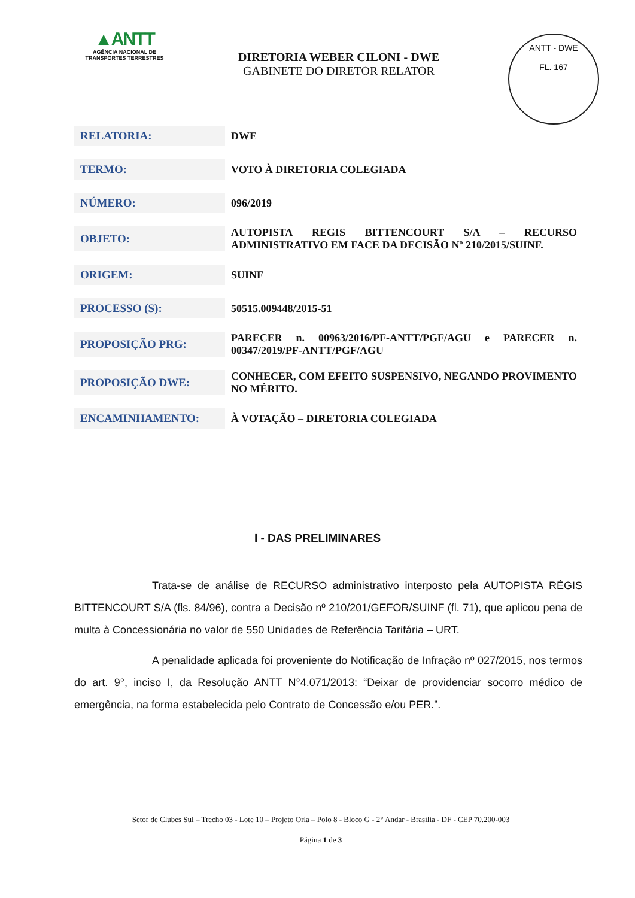▲ANTT
AGÊNCIA NACIONAL DE
TRANSPORTES TERRESTRES
DIRETORIA WEBER CILONI - DWE
GABINETE DO DIRETOR RELATOR
ANTT - DWE
FL. 167
| RELATORIA: | DWE |
| TERMO: | VOTO À DIRETORIA COLEGIADA |
| NÚMERO: | 096/2019 |
| OBJETO: | AUTOPISTA REGIS BITTENCOURT S/A – RECURSO ADMINISTRATIVO EM FACE DA DECISÃO Nº 210/2015/SUINF. |
| ORIGEM: | SUINF |
| PROCESSO (S): | 50515.009448/2015-51 |
| PROPOSIÇÃO PRG: | PARECER n. 00963/2016/PF-ANTT/PGF/AGU e PARECER n. 00347/2019/PF-ANTT/PGF/AGU |
| PROPOSIÇÃO DWE: | CONHECER, COM EFEITO SUSPENSIVO, NEGANDO PROVIMENTO NO MÉRITO. |
| ENCAMINHAMENTO: | À VOTAÇÃO – DIRETORIA COLEGIADA |
I - DAS PRELIMINARES
Trata-se de análise de RECURSO administrativo interposto pela AUTOPISTA RÉGIS BITTENCOURT S/A (fls. 84/96), contra a Decisão nº 210/201/GEFOR/SUINF (fl. 71), que aplicou pena de multa à Concessionária no valor de 550 Unidades de Referência Tarifária – URT.
A penalidade aplicada foi proveniente do Notificação de Infração nº 027/2015, nos termos do art. 9°, inciso I, da Resolução ANTT N°4.071/2013: “Deixar de providenciar socorro médico de emergência, na forma estabelecida pelo Contrato de Concessão e/ou PER.”.
Setor de Clubes Sul – Trecho 03 - Lote 10 – Projeto Orla – Polo 8 - Bloco G - 2° Andar - Brasília - DF - CEP 70.200-003
Página 1 de 3